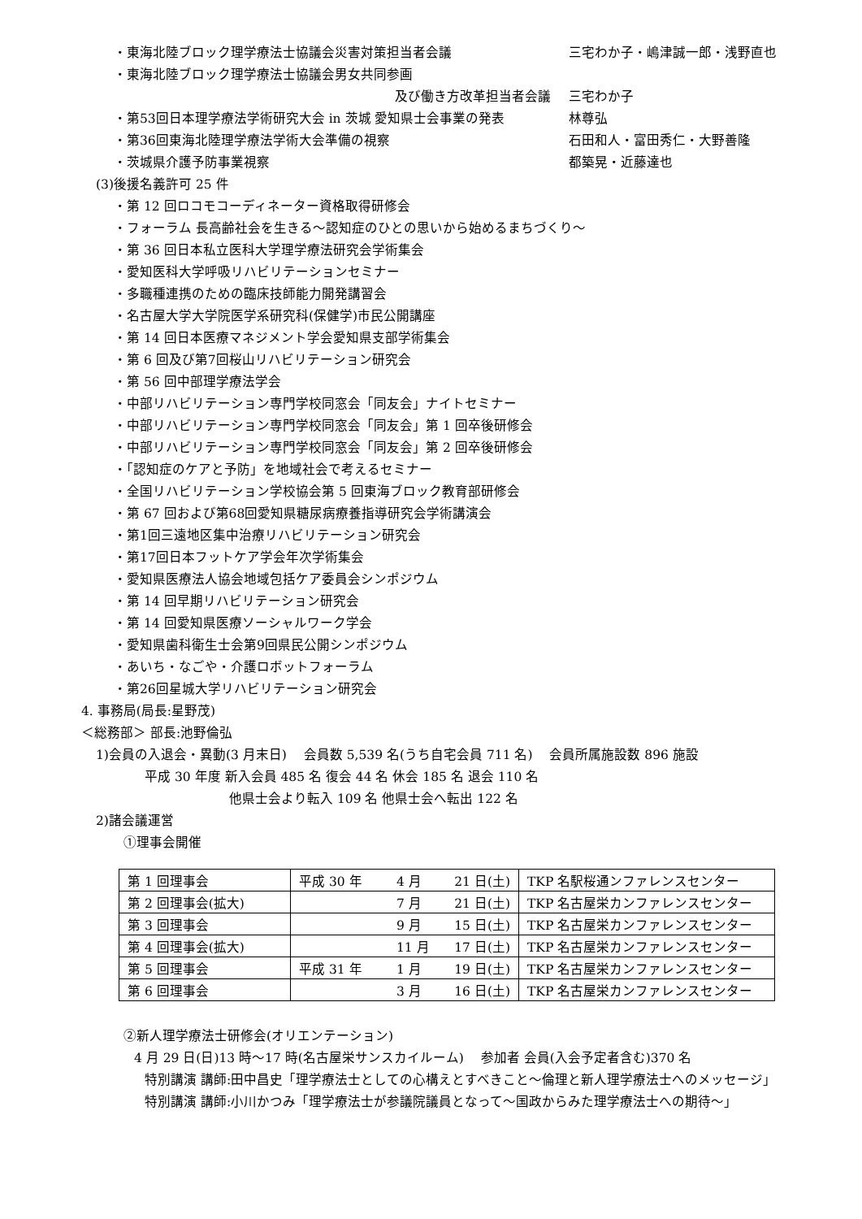・東海北陸ブロック理学療法士協議会災害対策担当者会議 三宅わか子・嶋津誠一郎・浅野直也
・東海北陸ブロック理学療法士協議会男女共同参画
及び働き方改革担当者会議 三宅わか子
・第53回日本理学療法学術研究大会 in 茨城 愛知県士会事業の発表 林尊弘
・第36回東海北陸理学療法学術大会準備の視察 石田和人・富田秀仁・大野善隆
・茨城県介護予防事業視察 都築晃・近藤達也
(3)後援名義許可 25 件
・第 12 回ロコモコーディネーター資格取得研修会
・フォーラム 長高齢社会を生きる～認知症のひとの思いから始めるまちづくり～
・第 36 回日本私立医科大学理学療法研究会学術集会
・愛知医科大学呼吸リハビリテーションセミナー
・多職種連携のための臨床技師能力開発講習会
・名古屋大学大学院医学系研究科(保健学)市民公開講座
・第 14 回日本医療マネジメント学会愛知県支部学術集会
・第 6 回及び第7回桜山リハビリテーション研究会
・第 56 回中部理学療法学会
・中部リハビリテーション専門学校同窓会「同友会」ナイトセミナー
・中部リハビリテーション専門学校同窓会「同友会」第 1 回卒後研修会
・中部リハビリテーション専門学校同窓会「同友会」第 2 回卒後研修会
・「認知症のケアと予防」を地域社会で考えるセミナー
・全国リハビリテーション学校協会第 5 回東海ブロック教育部研修会
・第 67 回および第68回愛知県糖尿病療養指導研究会学術講演会
・第1回三遠地区集中治療リハビリテーション研究会
・第17回日本フットケア学会年次学術集会
・愛知県医療法人協会地域包括ケア委員会シンポジウム
・第 14 回早期リハビリテーション研究会
・第 14 回愛知県医療ソーシャルワーク学会
・愛知県歯科衛生士会第9回県民公開シンポジウム
・あいち・なごや・介護ロボットフォーラム
・第26回星城大学リハビリテーション研究会
4. 事務局(局長:星野茂)
＜総務部＞ 部長:池野倫弘
1)会員の入退会・異動(3 月末日)　 会員数 5,539 名(うち自宅会員 711 名)　 会員所属施設数 896 施設
平成 30 年度 新入会員 485 名 復会 44 名 休会 185 名 退会 110 名
他県士会より転入 109 名 他県士会へ転出 122 名
2)諸会議運営
①理事会開催
| 第 1 回理事会 | 平成 30 年 | 4 月 | 21 日(土) | TKP 名駅桜通ンファレンスセンター |
| 第 2 回理事会(拡大) | | 7 月 | 21 日(土) | TKP 名古屋栄カンファレンスセンター |
| 第 3 回理事会 | | 9 月 | 15 日(土) | TKP 名古屋栄カンファレンスセンター |
| 第 4 回理事会(拡大) | | 11 月 | 17 日(土) | TKP 名古屋栄カンファレンスセンター |
| 第 5 回理事会 | 平成 31 年 | 1 月 | 19 日(土) | TKP 名古屋栄カンファレンスセンター |
| 第 6 回理事会 | | 3 月 | 16 日(土) | TKP 名古屋栄カンファレンスセンター |
②新人理学療法士研修会(オリエンテーション)
4 月 29 日(日)13 時～17 時(名古屋栄サンスカイルーム)　 参加者 会員(入会予定者含む)370 名
特別講演 講師:田中昌史「理学療法士としての心構えとすべきこと～倫理と新人理学療法士へのメッセージ」
特別講演 講師:小川かつみ「理学療法士が参議院議員となって～国政からみた理学療法士への期待～」